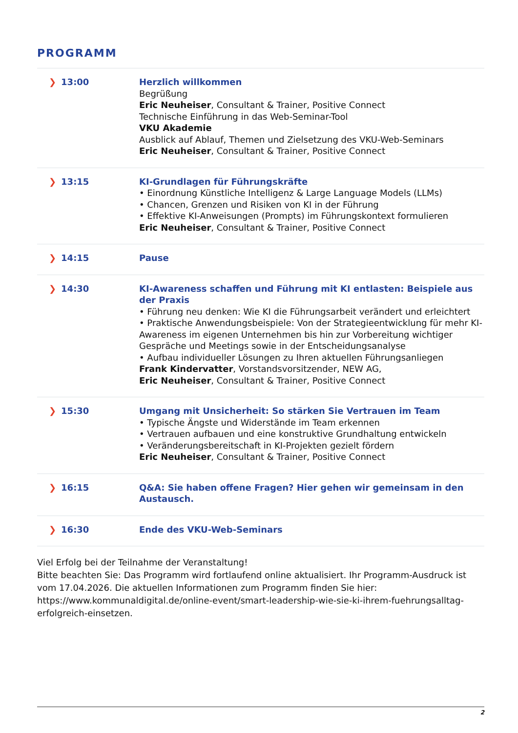PROGRAMM
| ❯ 13:00 | Herzlich willkommen Begrüßung Eric Neuheiser , Consultant & Trainer, Positive Connect Technische Einführung in das Web-Seminar-Tool VKU Akademie Ausblick auf Ablauf, Themen und Zielsetzung des VKU-Web-Seminars Eric Neuheiser , Consultant & Trainer, Positive Connect |
| ❯ 13:15 | KI-Grundlagen für Führungskräfte • Einordnung Künstliche Intelligenz & Large Language Models (LLMs) • Chancen, Grenzen und Risiken von KI in der Führung • Effektive KI-Anweisungen (Prompts) im Führungskontext formulieren Eric Neuheiser , Consultant & Trainer, Positive Connect |
| ❯ 14:15 | Pause |
| ❯ 14:30 | KI-Awareness schaffen und Führung mit KI entlasten: Beispiele aus der Praxis • Führung neu denken: Wie KI die Führungsarbeit verändert und erleichtert • Praktische Anwendungsbeispiele: Von der Strategieentwicklung für mehr KI-Awareness im eigenen Unternehmen bis hin zur Vorbereitung wichtiger Gespräche und Meetings sowie in der Entscheidungsanalyse • Aufbau individueller Lösungen zu Ihren aktuellen Führungsanliegen Frank Kindervatter , Vorstandsvorsitzender, NEW AG, Eric Neuheiser , Consultant & Trainer, Positive Connect |
| ❯ 15:30 | Umgang mit Unsicherheit: So stärken Sie Vertrauen im Team • Typische Ängste und Widerstände im Team erkennen • Vertrauen aufbauen und eine konstruktive Grundhaltung entwickeln • Veränderungsbereitschaft in KI-Projekten gezielt fördern Eric Neuheiser , Consultant & Trainer, Positive Connect |
| ❯ 16:15 | Q&A: Sie haben offene Fragen? Hier gehen wir gemeinsam in den Austausch. |
| ❯ 16:30 | Ende des VKU-Web-Seminars |
Viel Erfolg bei der Teilnahme der Veranstaltung!
Bitte beachten Sie: Das Programm wird fortlaufend online aktualisiert. Ihr Programm-Ausdruck ist vom 17.04.2026. Die aktuellen Informationen zum Programm finden Sie hier: https://www.kommunaldigital.de/online-event/smart-leadership-wie-sie-ki-ihrem-fuehrungsalltag-erfolgreich-einsetzen.
2